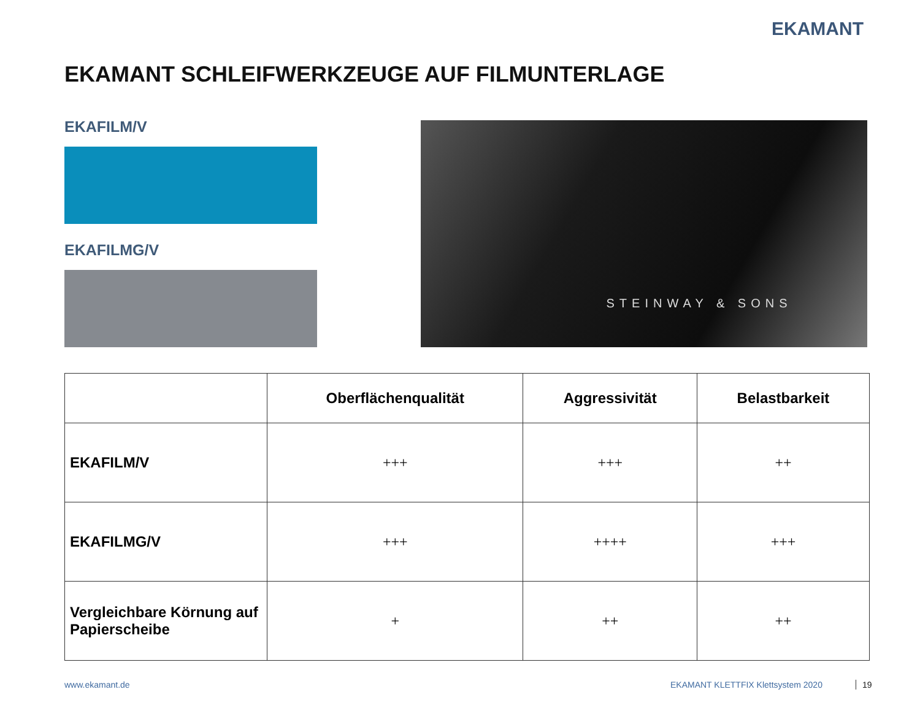EKAMANT
EKAMANT SCHLEIFWERKZEUGE AUF FILMUNTERLAGE
EKAFILM/V
EKAFILMG/V
STEINWAY & SONS
| | Oberflächenqualität | Aggressivität | Belastbarkeit |
| --- | --- | --- | --- |
| EKAFILM/V | +++ | +++ | ++ |
| EKAFILMG/V | +++ | ++++ | +++ |
| Vergleichbare Körnung auf Papierscheibe | + | ++ | ++ |
www.ekamant.de
EKAMANT KLETTFIX Klettsystem 2020
19